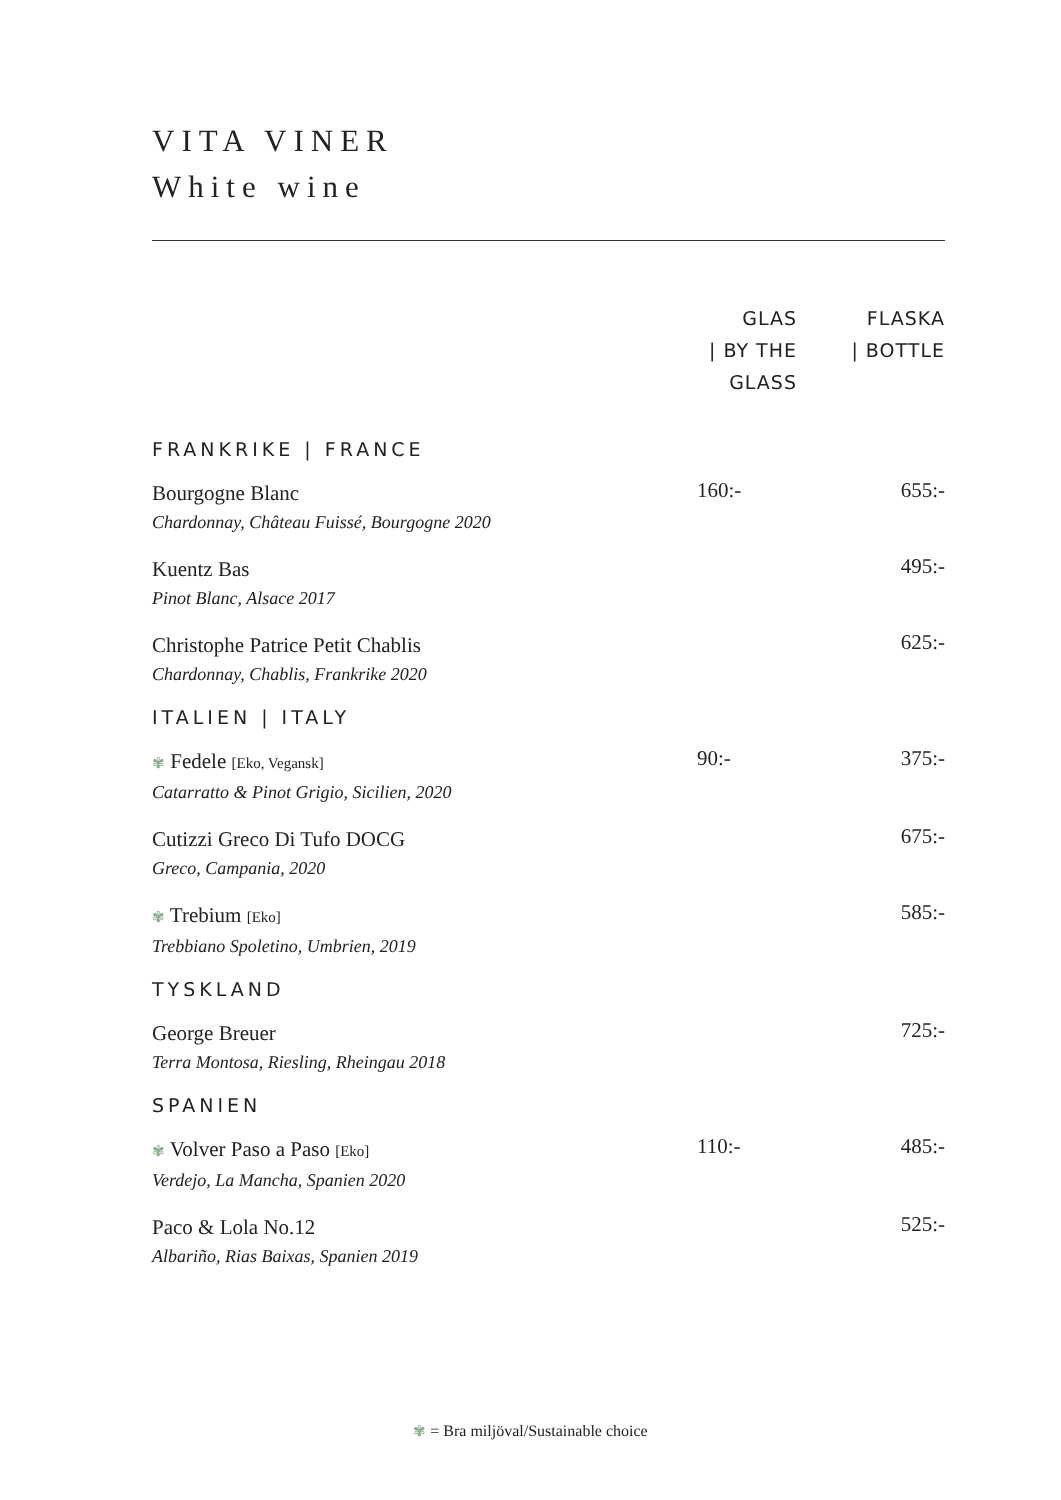VITA VINER
White wine
| | GLAS / BY THE GLASS | FLASKA / BOTTLE |
| --- | --- | --- |
| FRANKRIKE / FRANCE | | |
| Bourgogne Blanc Chardonnay, Château Fuissé, Bourgogne 2020 | 160:- | 655:- |
| Kuentz Bas Pinot Blanc, Alsace 2017 | | 495:- |
| Christophe Patrice Petit Chablis Chardonnay, Chablis, Frankrike 2020 | | 625:- |
| ITALIEN / ITALY | | |
| ✾ Fedele [Eko, Vegansk] Catarratto & Pinot Grigio, Sicilien, 2020 | 90:- | 375:- |
| Cutizzi Greco Di Tufo DOCG Greco, Campania, 2020 | | 675:- |
| ✾ Trebium [Eko] Trebbiano Spoletino, Umbrien, 2019 | | 585:- |
| TYSKLAND | | |
| George Breuer Terra Montosa, Riesling, Rheingau 2018 | | 725:- |
| SPANIEN | | |
| ✾ Volver Paso a Paso [Eko] Verdejo, La Mancha, Spanien 2020 | 110:- | 485:- |
| Paco & Lola No.12 Albariño, Rias Baixas, Spanien 2019 | | 525:- |
✾ = Bra miljöval/Sustainable choice